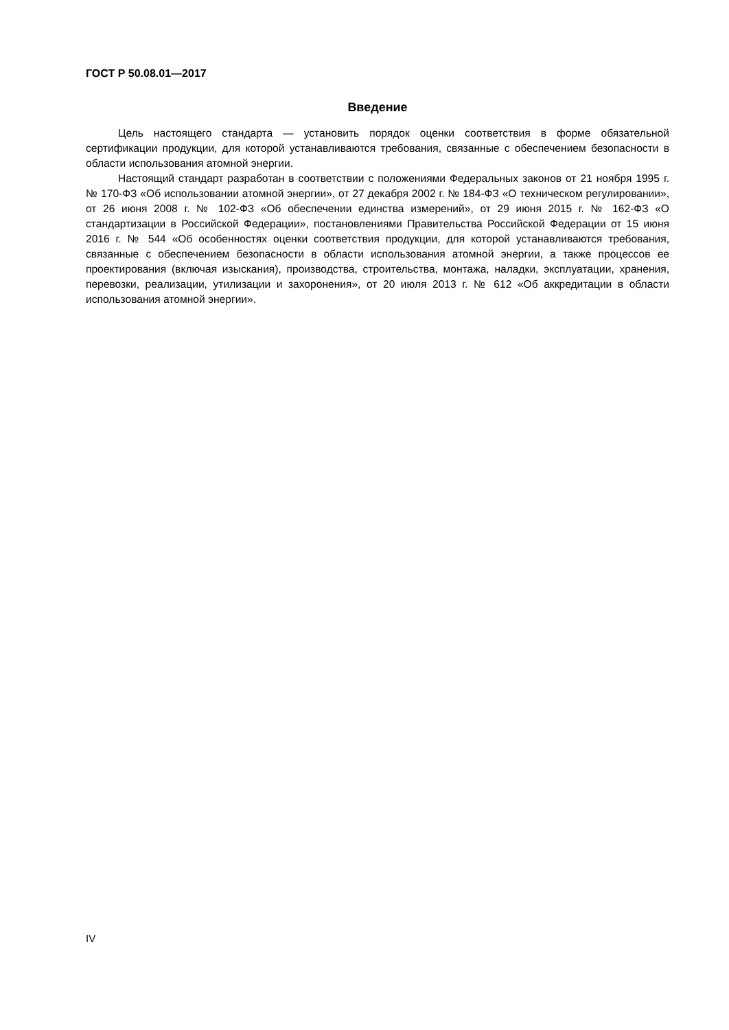ГОСТ Р 50.08.01—2017
Введение
Цель настоящего стандарта — установить порядок оценки соответствия в форме обязательной сертификации продукции, для которой устанавливаются требования, связанные с обеспечением безопасности в области использования атомной энергии.
Настоящий стандарт разработан в соответствии с положениями Федеральных законов от 21 ноября 1995 г. № 170-ФЗ «Об использовании атомной энергии», от 27 декабря 2002 г. № 184-ФЗ «О техническом регулировании», от 26 июня 2008 г. № 102-ФЗ «Об обеспечении единства измерений», от 29 июня 2015 г. № 162-ФЗ «О стандартизации в Российской Федерации», постановлениями Правительства Российской Федерации от 15 июня 2016 г. № 544 «Об особенностях оценки соответствия продукции, для которой устанавливаются требования, связанные с обеспечением безопасности в области использования атомной энергии, а также процессов ее проектирования (включая изыскания), производства, строительства, монтажа, наладки, эксплуатации, хранения, перевозки, реализации, утилизации и захоронения», от 20 июля 2013 г. № 612 «Об аккредитации в области использования атомной энергии».
IV